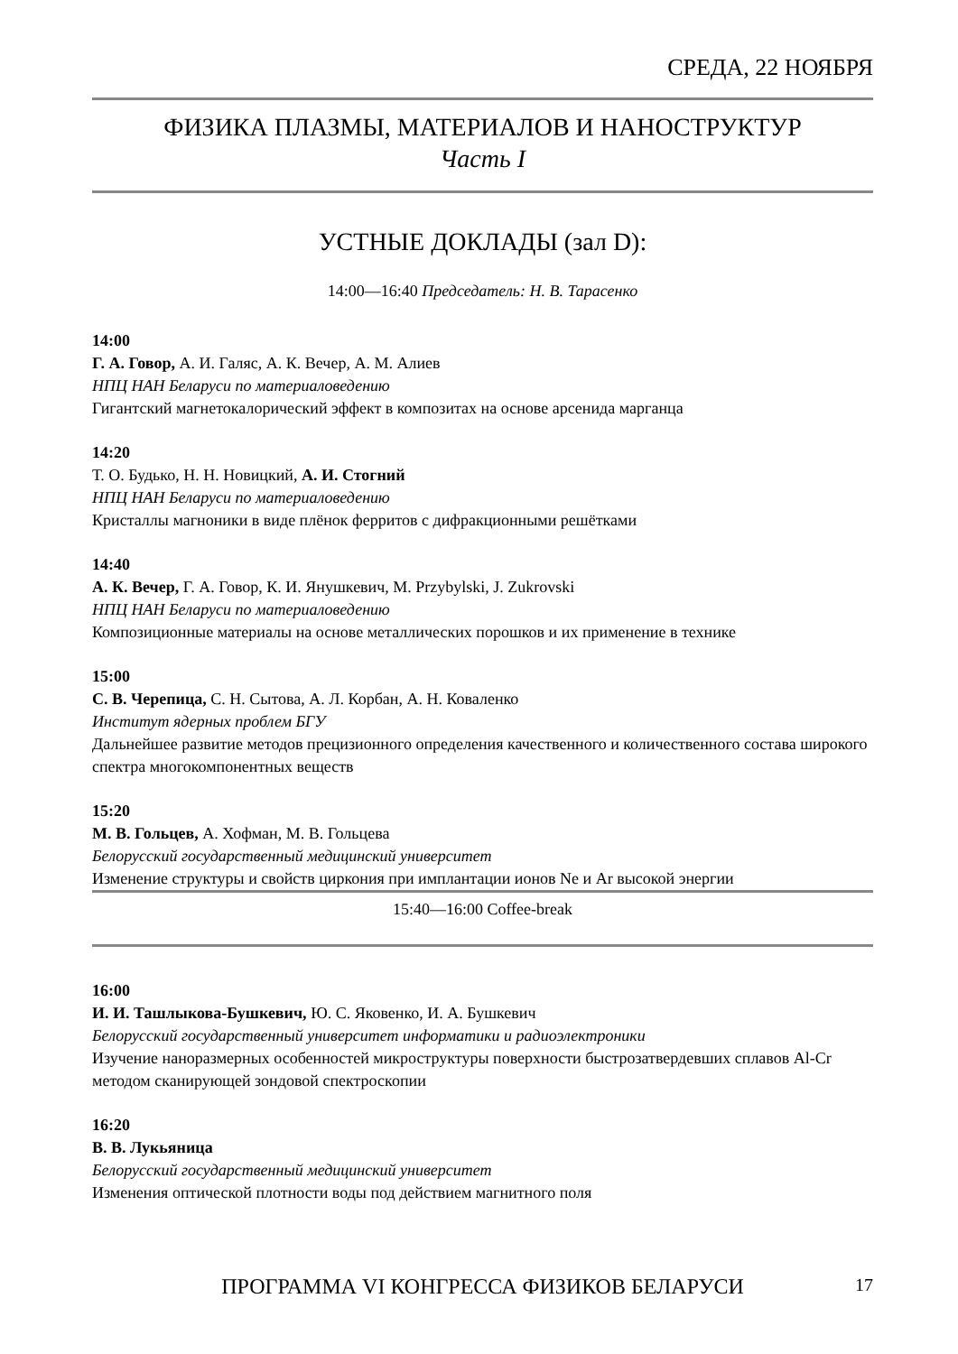СРЕДА, 22 НОЯБРЯ
ФИЗИКА ПЛАЗМЫ, МАТЕРИАЛОВ И НАНОСТРУКТУР
Часть I
УСТНЫЕ ДОКЛАДЫ (зал D):
14:00—16:40 Председатель: Н. В. Тарасенко
14:00
Г. А. Говор, А. И. Галяс, А. К. Вечер, А. М. Алиев
НПЦ НАН Беларуси по материаловедению
Гигантский магнетокалорический эффект в композитах на основе арсенида марганца
14:20
Т. О. Будько, Н. Н. Новицкий, А. И. Стогний
НПЦ НАН Беларуси по материаловедению
Кристаллы магноники в виде плёнок ферритов с дифракционными решётками
14:40
А. К. Вечер, Г. А. Говор, К. И. Янушкевич, M. Przybylski, J. Zukrovski
НПЦ НАН Беларуси по материаловедению
Композиционные материалы на основе металлических порошков и их применение в технике
15:00
С. В. Черепица, С. Н. Сытова, А. Л. Корбан, А. Н. Коваленко
Институт ядерных проблем БГУ
Дальнейшее развитие методов прецизионного определения качественного и количественного состава широкого спектра многокомпонентных веществ
15:20
М. В. Гольцев, А. Хофман, М. В. Гольцева
Белорусский государственный медицинский университет
Изменение структуры и свойств циркония при имплантации ионов Ne и Ar высокой энергии
15:40—16:00 Coffee-break
16:00
И. И. Ташлыкова-Бушкевич, Ю. С. Яковенко, И. А. Бушкевич
Белорусский государственный университет информатики и радиоэлектроники
Изучение наноразмерных особенностей микроструктуры поверхности быстрозатвердевших сплавов Al-Cr методом сканирующей зондовой спектроскопии
16:20
В. В. Лукьяница
Белорусский государственный медицинский университет
Изменения оптической плотности воды под действием магнитного поля
ПРОГРАММА VI КОНГРЕССА ФИЗИКОВ БЕЛАРУСИ
17